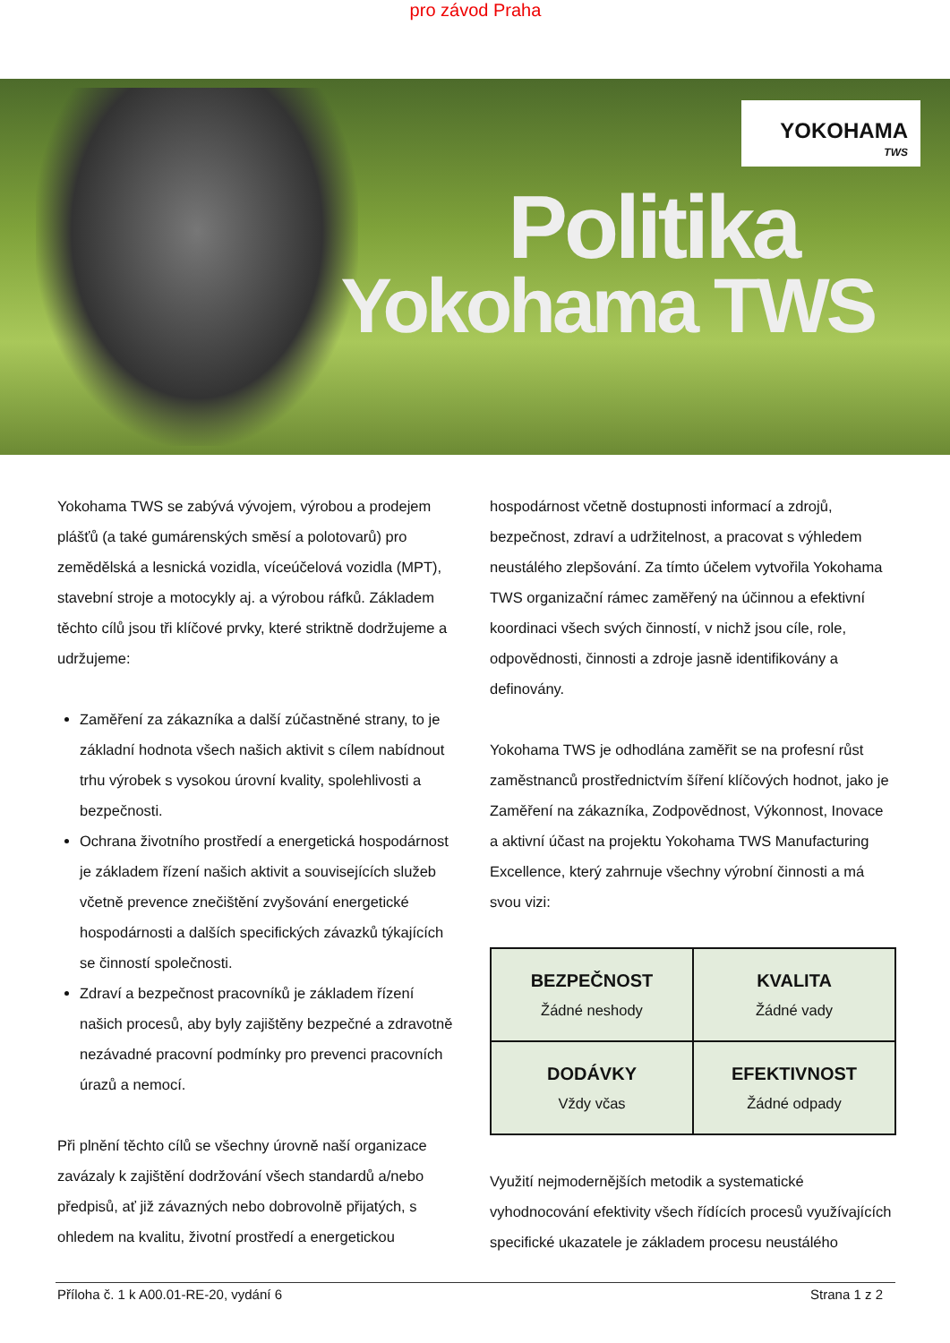pro závod Praha
YOKOHAMA
TWS
Politika
Yokohama TWS
Yokohama TWS se zabývá vývojem, výrobou a prodejem plášťů (a také gumárenských směsí a polotovarů) pro zemědělská a lesnická vozidla, víceúčelová vozidla (MPT), stavební stroje a motocykly aj. a výrobou ráfků. Základem těchto cílů jsou tři klíčové prvky, které striktně dodržujeme a udržujeme:
Zaměření za zákazníka a další zúčastněné strany, to je základní hodnota všech našich aktivit s cílem nabídnout trhu výrobek s vysokou úrovní kvality, spolehlivosti a bezpečnosti.
Ochrana životního prostředí a energetická hospodárnost je základem řízení našich aktivit a souvisejících služeb včetně prevence znečištění zvyšování energetické hospodárnosti a dalších specifických závazků týkajících se činností společnosti.
Zdraví a bezpečnost pracovníků je základem řízení našich procesů, aby byly zajištěny bezpečné a zdravotně nezávadné pracovní podmínky pro prevenci pracovních úrazů a nemocí.
Při plnění těchto cílů se všechny úrovně naší organizace zavázaly k zajištění dodržování všech standardů a/nebo předpisů, ať již závazných nebo dobrovolně přijatých, s ohledem na kvalitu, životní prostředí a energetickou
hospodárnost včetně dostupnosti informací a zdrojů, bezpečnost, zdraví a udržitelnost, a pracovat s výhledem neustálého zlepšování. Za tímto účelem vytvořila Yokohama TWS organizační rámec zaměřený na účinnou a efektivní koordinaci všech svých činností, v nichž jsou cíle, role, odpovědnosti, činnosti a zdroje jasně identifikovány a definovány.
Yokohama TWS je odhodlána zaměřit se na profesní růst zaměstnanců prostřednictvím šíření klíčových hodnot, jako je Zaměření na zákazníka, Zodpovědnost, Výkonnost, Inovace a aktivní účast na projektu Yokohama TWS Manufacturing Excellence, který zahrnuje všechny výrobní činnosti a má svou vizi:
| BEZPEČNOST Žádné neshody | KVALITA Žádné vady |
| DODÁVKY Vždy včas | EFEKTIVNOST Žádné odpady |
Využití nejmodernějších metodik a systematické vyhodnocování efektivity všech řídících procesů využívajících specifické ukazatele je základem procesu neustálého
Příloha č. 1 k A00.01-RE-20, vydání 6 Strana 1 z 2